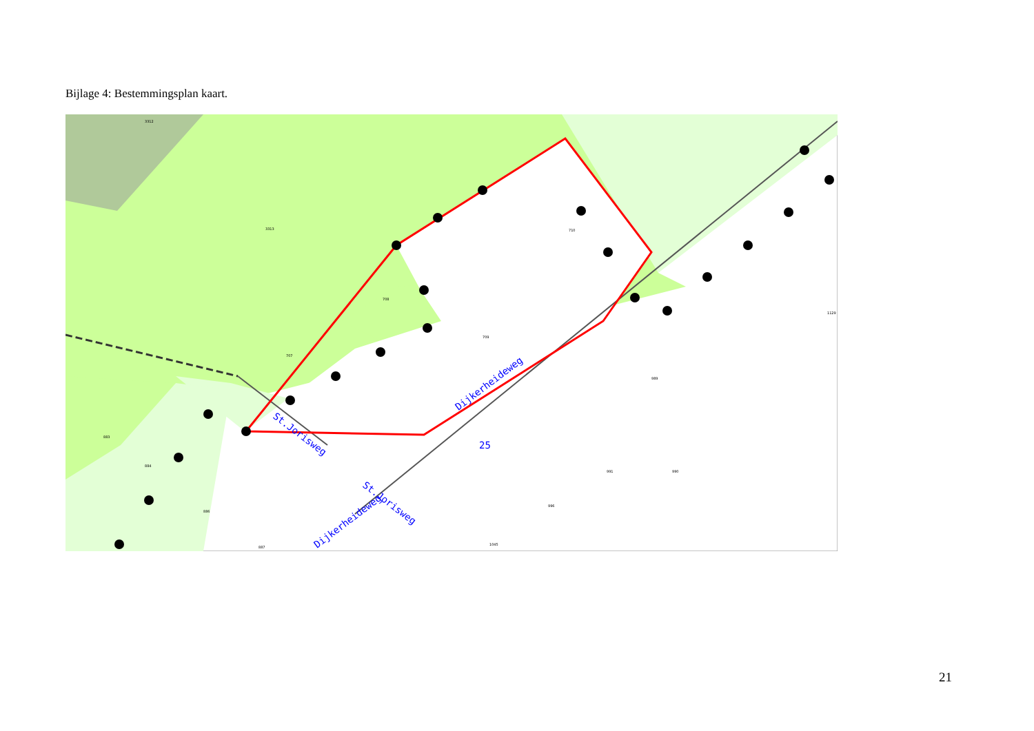Bijlage 4: Bestemmingsplan kaart.
St.Jorisweg
St.Jorisweg
Dijkerheideweg
Dijkerheideweg
25
3313
3312
708
707
709
710
989
990
991
996
1045
883
884
886
887
1129
21